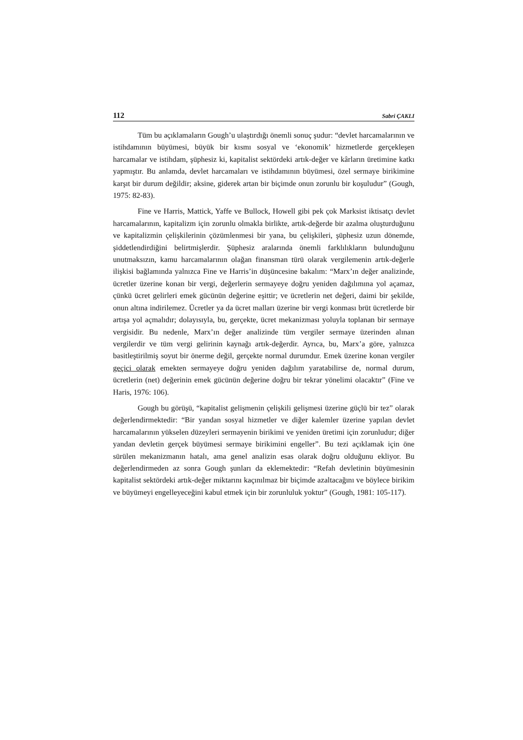112 Sabri ÇAKLI
Tüm bu açıklamaların Gough’u ulaştırdığı önemli sonuç şudur: “devlet harcamalarının ve istihdamının büyümesi, büyük bir kısmı sosyal ve ‘ekonomik’ hizmetlerde gerçekleşen harcamalar ve istihdam, şüphesiz ki, kapitalist sektördeki artık-değer ve kârların üretimine katkı yapmıştır. Bu anlamda, devlet harcamaları ve istihdamının büyümesi, özel sermaye birikimine karşıt bir durum değildir; aksine, giderek artan bir biçimde onun zorunlu bir koşuludur” (Gough, 1975: 82-83).
Fine ve Harris, Mattick, Yaffe ve Bullock, Howell gibi pek çok Marksist iktisatçı devlet harcamalarının, kapitalizm için zorunlu olmakla birlikte, artık-değerde bir azalma oluşturduğunu ve kapitalizmin çelişkilerinin çözümlenmesi bir yana, bu çelişkileri, şüphesiz uzun dönemde, şiddetlendirdiğini belirtmişlerdir. Şüphesiz aralarında önemli farklılıkların bulunduğunu unutmaksızın, kamu harcamalarının olağan finansman türü olarak vergilemenin artık-değerle ilişkisi bağlamında yalnızca Fine ve Harris’in düşüncesine bakalım: “Marx’ın değer analizinde, ücretler üzerine konan bir vergi, değerlerin sermayeye doğru yeniden dağılımına yol açamaz, çünkü ücret gelirleri emek gücünün değerine eşittir; ve ücretlerin net değeri, daimi bir şekilde, onun altına indirilemez. Ücretler ya da ücret malları üzerine bir vergi konması brüt ücretlerde bir artışa yol açmalıdır; dolayısıyla, bu, gerçekte, ücret mekanizması yoluyla toplanan bir sermaye vergisidir. Bu nedenle, Marx’ın değer analizinde tüm vergiler sermaye üzerinden alınan vergilerdir ve tüm vergi gelirinin kaynağı artık-değerdir. Ayrıca, bu, Marx’a göre, yalnızca basitleştirilmiş soyut bir önerme değil, gerçekte normal durumdur. Emek üzerine konan vergiler geçici olarak emekten sermayeye doğru yeniden dağılım yaratabilirse de, normal durum, ücretlerin (net) değerinin emek gücünün değerine doğru bir tekrar yönelimi olacaktır” (Fine ve Haris, 1976: 106).
Gough bu görüşü, “kapitalist gelişmenin çelişkili gelişmesi üzerine güçlü bir tez” olarak değerlendirmektedir: “Bir yandan sosyal hizmetler ve diğer kalemler üzerine yapılan devlet harcamalarının yükselen düzeyleri sermayenin birikimi ve yeniden üretimi için zorunludur; diğer yandan devletin gerçek büyümesi sermaye birikimini engeller”. Bu tezi açıklamak için öne sürülen mekanizmanın hatalı, ama genel analizin esas olarak doğru olduğunu ekliyor. Bu değerlendirmeden az sonra Gough şunları da eklemektedir: “Refah devletinin büyümesinin kapitalist sektördeki artık-değer miktarını kaçınılmaz bir biçimde azaltacağını ve böylece birikim ve büyümeyi engelleyeceğini kabul etmek için bir zorunluluk yoktur” (Gough, 1981: 105-117).